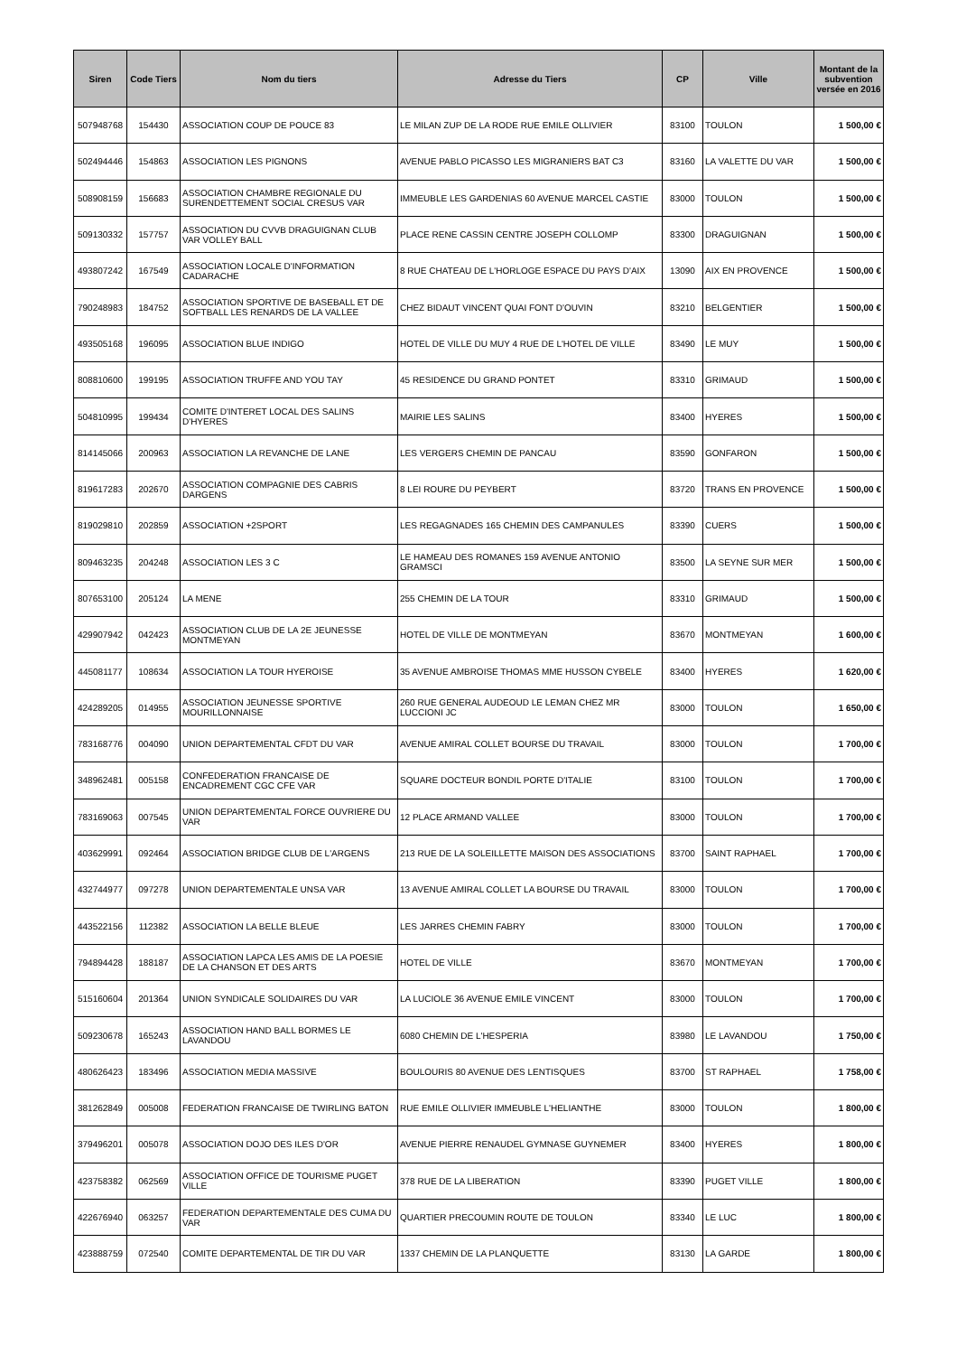| Siren | Code Tiers | Nom du tiers | Adresse du Tiers | CP | Ville | Montant de la subvention versée en 2016 |
| --- | --- | --- | --- | --- | --- | --- |
| 507948768 | 154430 | ASSOCIATION COUP DE POUCE 83 | LE MILAN ZUP DE LA RODE RUE EMILE OLLIVIER | 83100 | TOULON | 1 500,00 € |
| 502494446 | 154863 | ASSOCIATION LES PIGNONS | AVENUE PABLO PICASSO LES MIGRANIERS BAT C3 | 83160 | LA VALETTE DU VAR | 1 500,00 € |
| 508908159 | 156683 | ASSOCIATION CHAMBRE REGIONALE DU SURENDETTEMENT SOCIAL CRESUS VAR | IMMEUBLE LES GARDENIAS 60 AVENUE MARCEL CASTIE | 83000 | TOULON | 1 500,00 € |
| 509130332 | 157757 | ASSOCIATION DU CVVB DRAGUIGNAN CLUB VAR VOLLEY BALL | PLACE RENE CASSIN CENTRE JOSEPH COLLOMP | 83300 | DRAGUIGNAN | 1 500,00 € |
| 493807242 | 167549 | ASSOCIATION LOCALE D'INFORMATION CADARACHE | 8 RUE CHATEAU DE L'HORLOGE ESPACE DU PAYS D'AIX | 13090 | AIX EN PROVENCE | 1 500,00 € |
| 790248983 | 184752 | ASSOCIATION SPORTIVE DE BASEBALL ET DE SOFTBALL LES RENARDS DE LA VALLEE | CHEZ BIDAUT VINCENT QUAI FONT D'OUVIN | 83210 | BELGENTIER | 1 500,00 € |
| 493505168 | 196095 | ASSOCIATION BLUE INDIGO | HOTEL DE VILLE DU MUY 4 RUE DE L'HOTEL DE VILLE | 83490 | LE MUY | 1 500,00 € |
| 808810600 | 199195 | ASSOCIATION TRUFFE AND YOU TAY | 45 RESIDENCE DU GRAND PONTET | 83310 | GRIMAUD | 1 500,00 € |
| 504810995 | 199434 | COMITE D'INTERET LOCAL DES SALINS D'HYERES | MAIRIE LES SALINS | 83400 | HYERES | 1 500,00 € |
| 814145066 | 200963 | ASSOCIATION LA REVANCHE DE LANE | LES VERGERS CHEMIN DE PANCAU | 83590 | GONFARON | 1 500,00 € |
| 819617283 | 202670 | ASSOCIATION COMPAGNIE DES CABRIS DARGENS | 8 LEI ROURE DU PEYBERT | 83720 | TRANS EN PROVENCE | 1 500,00 € |
| 819029810 | 202859 | ASSOCIATION +2SPORT | LES REGAGNADES 165 CHEMIN DES CAMPANULES | 83390 | CUERS | 1 500,00 € |
| 809463235 | 204248 | ASSOCIATION LES 3 C | LE HAMEAU DES ROMANES 159 AVENUE ANTONIO GRAMSCI | 83500 | LA SEYNE SUR MER | 1 500,00 € |
| 807653100 | 205124 | LA MENE | 255 CHEMIN DE LA TOUR | 83310 | GRIMAUD | 1 500,00 € |
| 429907942 | 042423 | ASSOCIATION CLUB DE LA 2E JEUNESSE MONTMEYAN | HOTEL DE VILLE DE MONTMEYAN | 83670 | MONTMEYAN | 1 600,00 € |
| 445081177 | 108634 | ASSOCIATION LA TOUR HYEROISE | 35 AVENUE AMBROISE THOMAS MME HUSSON CYBELE | 83400 | HYERES | 1 620,00 € |
| 424289205 | 014955 | ASSOCIATION JEUNESSE SPORTIVE MOURILLONNAISE | 260 RUE GENERAL AUDEOUD LE LEMAN CHEZ MR LUCCIONI JC | 83000 | TOULON | 1 650,00 € |
| 783168776 | 004090 | UNION DEPARTEMENTAL CFDT DU VAR | AVENUE AMIRAL COLLET BOURSE DU TRAVAIL | 83000 | TOULON | 1 700,00 € |
| 348962481 | 005158 | CONFEDERATION FRANCAISE DE ENCADREMENT CGC CFE VAR | SQUARE DOCTEUR BONDIL PORTE D'ITALIE | 83100 | TOULON | 1 700,00 € |
| 783169063 | 007545 | UNION DEPARTEMENTAL FORCE OUVRIERE DU VAR | 12 PLACE ARMAND VALLEE | 83000 | TOULON | 1 700,00 € |
| 403629991 | 092464 | ASSOCIATION BRIDGE CLUB DE L'ARGENS | 213 RUE DE LA SOLEILLETTE MAISON DES ASSOCIATIONS | 83700 | SAINT RAPHAEL | 1 700,00 € |
| 432744977 | 097278 | UNION DEPARTEMENTALE UNSA VAR | 13 AVENUE AMIRAL COLLET LA BOURSE DU TRAVAIL | 83000 | TOULON | 1 700,00 € |
| 443522156 | 112382 | ASSOCIATION LA BELLE BLEUE | LES JARRES CHEMIN FABRY | 83000 | TOULON | 1 700,00 € |
| 794894428 | 188187 | ASSOCIATION LAPCA LES AMIS DE LA POESIE DE LA CHANSON ET DES ARTS | HOTEL DE VILLE | 83670 | MONTMEYAN | 1 700,00 € |
| 515160604 | 201364 | UNION SYNDICALE SOLIDAIRES DU VAR | LA LUCIOLE 36 AVENUE EMILE VINCENT | 83000 | TOULON | 1 700,00 € |
| 509230678 | 165243 | ASSOCIATION HAND BALL BORMES LE LAVANDOU | 6080 CHEMIN DE L'HESPERIA | 83980 | LE LAVANDOU | 1 750,00 € |
| 480626423 | 183496 | ASSOCIATION MEDIA MASSIVE | BOULOURIS 80 AVENUE DES LENTISQUES | 83700 | ST RAPHAEL | 1 758,00 € |
| 381262849 | 005008 | FEDERATION FRANCAISE DE TWIRLING BATON | RUE EMILE OLLIVIER IMMEUBLE L'HELIANTHE | 83000 | TOULON | 1 800,00 € |
| 379496201 | 005078 | ASSOCIATION DOJO DES ILES D'OR | AVENUE PIERRE RENAUDEL GYMNASE GUYNEMER | 83400 | HYERES | 1 800,00 € |
| 423758382 | 062569 | ASSOCIATION OFFICE DE TOURISME PUGET VILLE | 378 RUE DE LA LIBERATION | 83390 | PUGET VILLE | 1 800,00 € |
| 422676940 | 063257 | FEDERATION DEPARTEMENTALE DES CUMA DU VAR | QUARTIER PRECOUMIN ROUTE DE TOULON | 83340 | LE LUC | 1 800,00 € |
| 423888759 | 072540 | COMITE DEPARTEMENTAL DE TIR DU VAR | 1337 CHEMIN DE LA PLANQUETTE | 83130 | LA GARDE | 1 800,00 € |